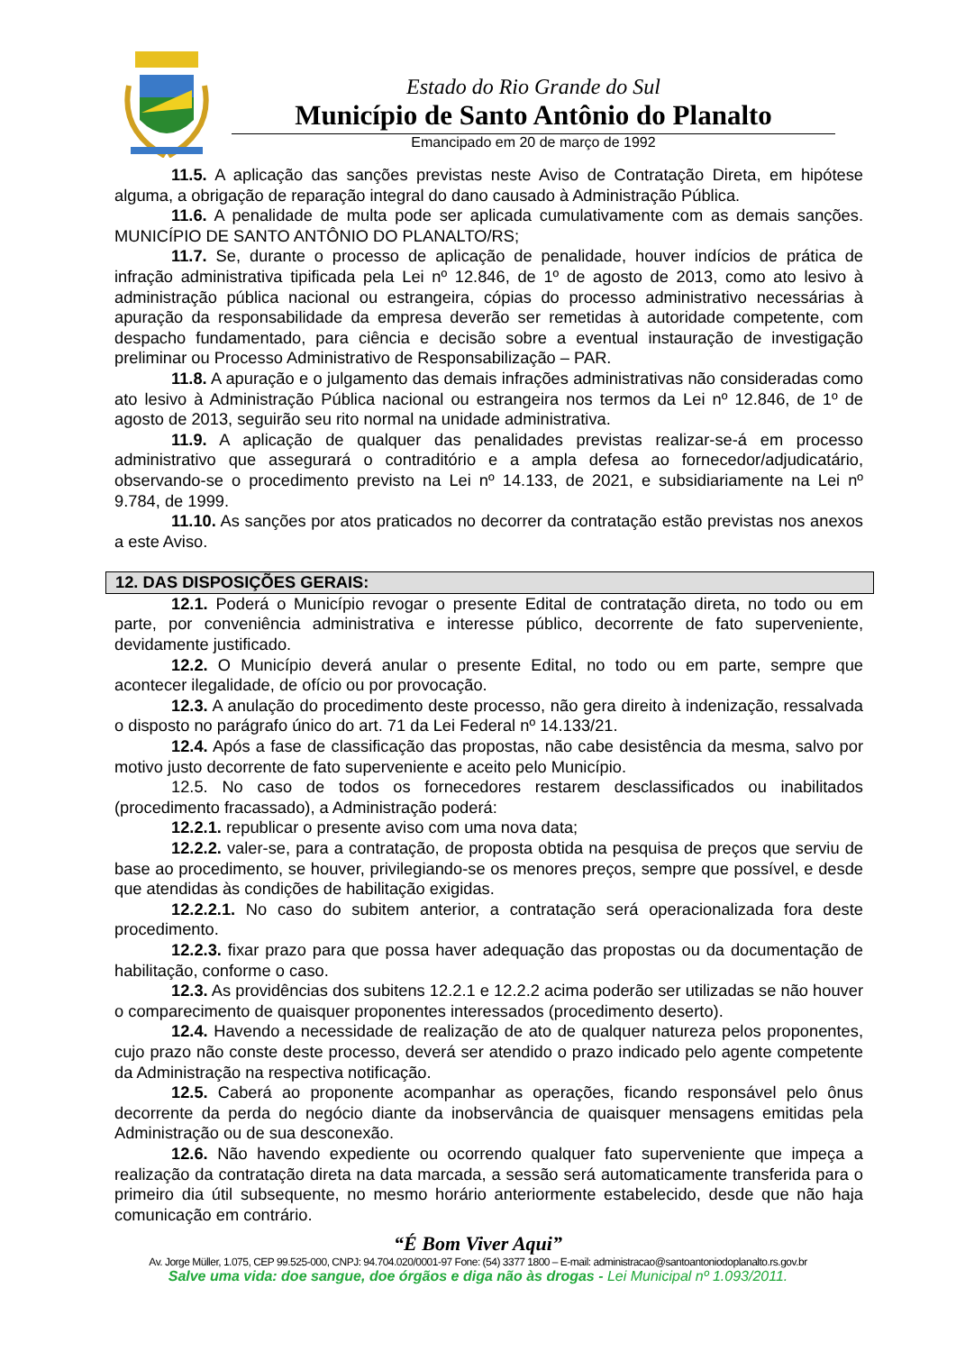Estado do Rio Grande do Sul
Município de Santo Antônio do Planalto
Emancipado em 20 de março de 1992
11.5. A aplicação das sanções previstas neste Aviso de Contratação Direta, em hipótese alguma, a obrigação de reparação integral do dano causado à Administração Pública.
11.6. A penalidade de multa pode ser aplicada cumulativamente com as demais sanções. MUNICÍPIO DE SANTO ANTÔNIO DO PLANALTO/RS;
11.7. Se, durante o processo de aplicação de penalidade, houver indícios de prática de infração administrativa tipificada pela Lei nº 12.846, de 1º de agosto de 2013, como ato lesivo à administração pública nacional ou estrangeira, cópias do processo administrativo necessárias à apuração da responsabilidade da empresa deverão ser remetidas à autoridade competente, com despacho fundamentado, para ciência e decisão sobre a eventual instauração de investigação preliminar ou Processo Administrativo de Responsabilização – PAR.
11.8. A apuração e o julgamento das demais infrações administrativas não consideradas como ato lesivo à Administração Pública nacional ou estrangeira nos termos da Lei nº 12.846, de 1º de agosto de 2013, seguirão seu rito normal na unidade administrativa.
11.9. A aplicação de qualquer das penalidades previstas realizar-se-á em processo administrativo que assegurará o contraditório e a ampla defesa ao fornecedor/adjudicatário, observando-se o procedimento previsto na Lei nº 14.133, de 2021, e subsidiariamente na Lei nº 9.784, de 1999.
11.10. As sanções por atos praticados no decorrer da contratação estão previstas nos anexos a este Aviso.
12. DAS DISPOSIÇÕES GERAIS:
12.1. Poderá o Município revogar o presente Edital de contratação direta, no todo ou em parte, por conveniência administrativa e interesse público, decorrente de fato superveniente, devidamente justificado.
12.2. O Município deverá anular o presente Edital, no todo ou em parte, sempre que acontecer ilegalidade, de ofício ou por provocação.
12.3. A anulação do procedimento deste processo, não gera direito à indenização, ressalvada o disposto no parágrafo único do art. 71 da Lei Federal nº 14.133/21.
12.4. Após a fase de classificação das propostas, não cabe desistência da mesma, salvo por motivo justo decorrente de fato superveniente e aceito pelo Município.
12.5. No caso de todos os fornecedores restarem desclassificados ou inabilitados (procedimento fracassado), a Administração poderá:
12.2.1. republicar o presente aviso com uma nova data;
12.2.2. valer-se, para a contratação, de proposta obtida na pesquisa de preços que serviu de base ao procedimento, se houver, privilegiando-se os menores preços, sempre que possível, e desde que atendidas às condições de habilitação exigidas.
12.2.2.1. No caso do subitem anterior, a contratação será operacionalizada fora deste procedimento.
12.2.3. fixar prazo para que possa haver adequação das propostas ou da documentação de habilitação, conforme o caso.
12.3. As providências dos subitens 12.2.1 e 12.2.2 acima poderão ser utilizadas se não houver o comparecimento de quaisquer proponentes interessados (procedimento deserto).
12.4. Havendo a necessidade de realização de ato de qualquer natureza pelos proponentes, cujo prazo não conste deste processo, deverá ser atendido o prazo indicado pelo agente competente da Administração na respectiva notificação.
12.5. Caberá ao proponente acompanhar as operações, ficando responsável pelo ônus decorrente da perda do negócio diante da inobservância de quaisquer mensagens emitidas pela Administração ou de sua desconexão.
12.6. Não havendo expediente ou ocorrendo qualquer fato superveniente que impeça a realização da contratação direta na data marcada, a sessão será automaticamente transferida para o primeiro dia útil subsequente, no mesmo horário anteriormente estabelecido, desde que não haja comunicação em contrário.
“É Bom Viver Aqui”
Av. Jorge Müller, 1.075, CEP 99.525-000, CNPJ: 94.704.020/0001-97 Fone: (54) 3377 1800 – E-mail: administracao@santoantoniodoplanalto.rs.gov.br
Salve uma vida: doe sangue, doe órgãos e diga não às drogas - Lei Municipal nº 1.093/2011.